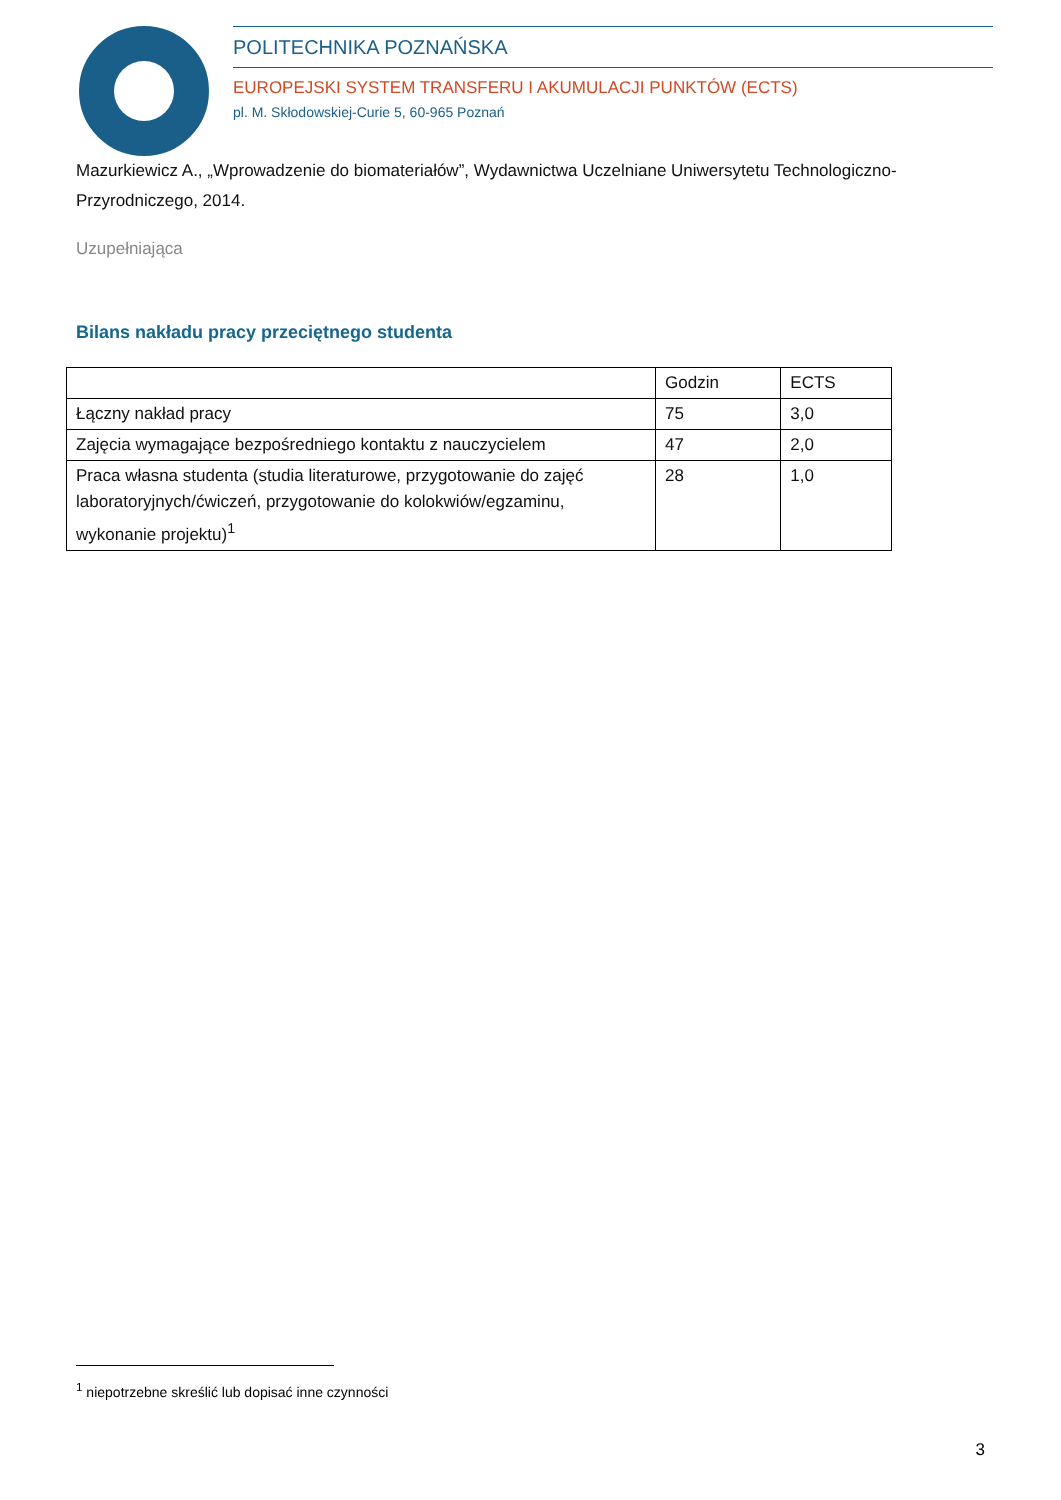POLITECHNIKA POZNAŃSKA
EUROPEJSKI SYSTEM TRANSFERU I AKUMULACJI PUNKTÓW (ECTS)
pl. M. Skłodowskiej-Curie 5, 60-965 Poznań
Mazurkiewicz A., „Wprowadzenie do biomateriałów”, Wydawnictwa Uczelniane Uniwersytetu Technologiczno-Przyrodniczego, 2014.
Uzupełniająca
Bilans nakładu pracy przeciętnego studenta
| | Godzin | ECTS |
| Łączny nakład pracy | 75 | 3,0 |
| Zajęcia wymagające bezpośredniego kontaktu z nauczycielem | 47 | 2,0 |
| Praca własna studenta (studia literaturowe, przygotowanie do zajęć laboratoryjnych/ćwiczeń, przygotowanie do kolokwiów/egzaminu, wykonanie projektu)<sup>1</sup> | 28 | 1,0 |
<sup>1</sup> niepotrzebne skreślić lub dopisać inne czynności
3